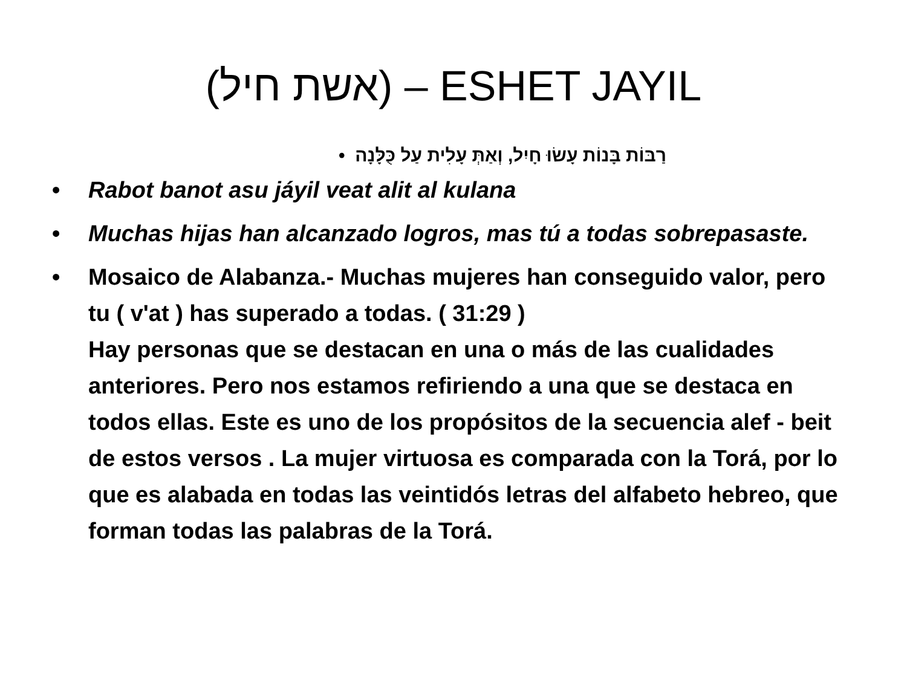(אשת חיל) – ESHET JAYIL
רַבּוֹת בָּנוֹת עָשׂוּ חָיִל, וְאַתְּ עָלִית עַל כֻּלָּנָה •
• Rabot banot asu jáyil veat alit al kulana
• Muchas hijas han alcanzado logros, mas tú a todas sobrepasaste.
• Mosaico de Alabanza.- Muchas mujeres han conseguido valor, pero tu ( v'at ) has superado a todas. ( 31:29 )
Hay personas que se destacan en una o más de las cualidades anteriores. Pero nos estamos refiriendo a una que se destaca en todos ellas. Este es uno de los propósitos de la secuencia alef - beit de estos versos . La mujer virtuosa es comparada con la Torá, por lo que es alabada en todas las veintidós letras del alfabeto hebreo, que forman todas las palabras de la Torá.